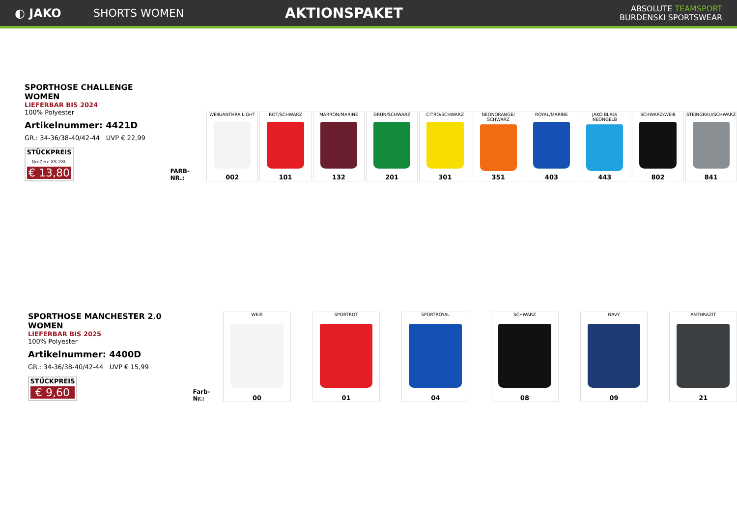◐ JAKO SHORTS WOMEN
AKTIONSPAKET
ABSOLUTE TEAMSPORT
BURDENSKI SPORTSWEAR
SPORTHOSE CHALLENGE WOMEN
LIEFERBAR BIS 2024
100% Polyester
Artikelnummer: 4421D
GR.: 34-36/38-40/42-44 UVP € 22,99
STÜCKPREIS
Größen: XS-2XL
€ 13,80
FARB-NR.:
WEIß/ANTHRA LIGHT
002
ROT/SCHWARZ
101
MARRON/MARINE
132
GRÜN/SCHWARZ
201
CITRO/SCHWARZ
301
NEONORANGE/ SCHWARZ
351
ROYAL/MARINE
403
JAKO BLAU/ NEONGELB
443
SCHWARZ/WEIß
802
STEINGRAU/SCHWARZ
841
SPORTHOSE MANCHESTER 2.0 WOMEN
LIEFERBAR BIS 2025
100% Polyester
Artikelnummer: 4400D
GR.: 34-36/38-40/42-44 UVP € 15,99
STÜCKPREIS
€ 9,60
Farb-Nr.:
WEIß
00
SPORTROT
01
SPORTROYAL
04
SCHWARZ
08
NAVY
09
ANTHRAZIT
21